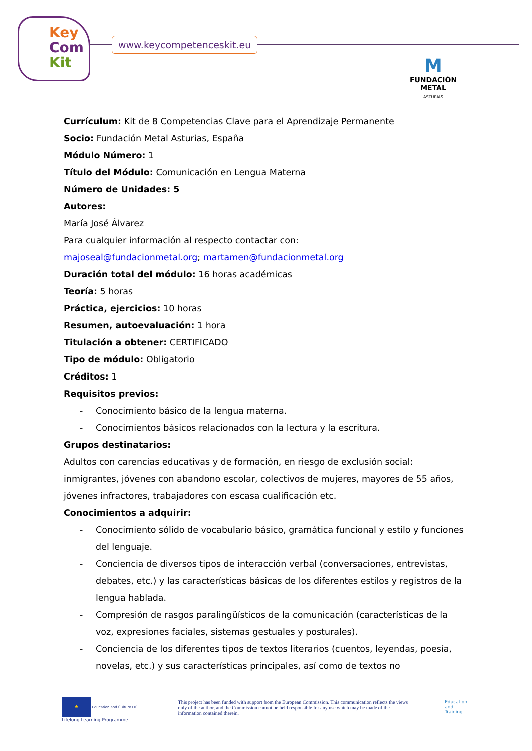Key
Com
Kit
www.keycompetenceskit.eu
M
FUNDACIÓN METAL
ASTURIAS
Currículum: Kit de 8 Competencias Clave para el Aprendizaje Permanente
Socio: Fundación Metal Asturias, España
Módulo Número: 1
Título del Módulo: Comunicación en Lengua Materna
Número de Unidades: 5
Autores:
María José Álvarez
Para cualquier información al respecto contactar con:
majoseal@fundacionmetal.org; martamen@fundacionmetal.org
Duración total del módulo: 16 horas académicas
Teoría: 5 horas
Práctica, ejercicios: 10 horas
Resumen, autoevaluación: 1 hora
Titulación a obtener: CERTIFICADO
Tipo de módulo: Obligatorio
Créditos: 1
Requisitos previos:
- Conocimiento básico de la lengua materna.
- Conocimientos básicos relacionados con la lectura y la escritura.
Grupos destinatarios:
Adultos con carencias educativas y de formación, en riesgo de exclusión social: inmigrantes, jóvenes con abandono escolar, colectivos de mujeres, mayores de 55 años, jóvenes infractores, trabajadores con escasa cualificación etc.
Conocimientos a adquirir:
- Conocimiento sólido de vocabulario básico, gramática funcional y estilo y funciones del lenguaje.
- Conciencia de diversos tipos de interacción verbal (conversaciones, entrevistas, debates, etc.) y las características básicas de los diferentes estilos y registros de la lengua hablada.
- Compresión de rasgos paralingüísticos de la comunicación (características de la voz, expresiones faciales, sistemas gestuales y posturales).
- Conciencia de los diferentes tipos de textos literarios (cuentos, leyendas, poesía, novelas, etc.) y sus características principales, así como de textos no
★
Education and Culture DG
Lifelong Learning Programme
This project has been funded with support from the European Commission. This communication reflects the views only of the author, and the Commission cannot be held responsible for any use which may be made of the information contained therein.
Education
and
Training